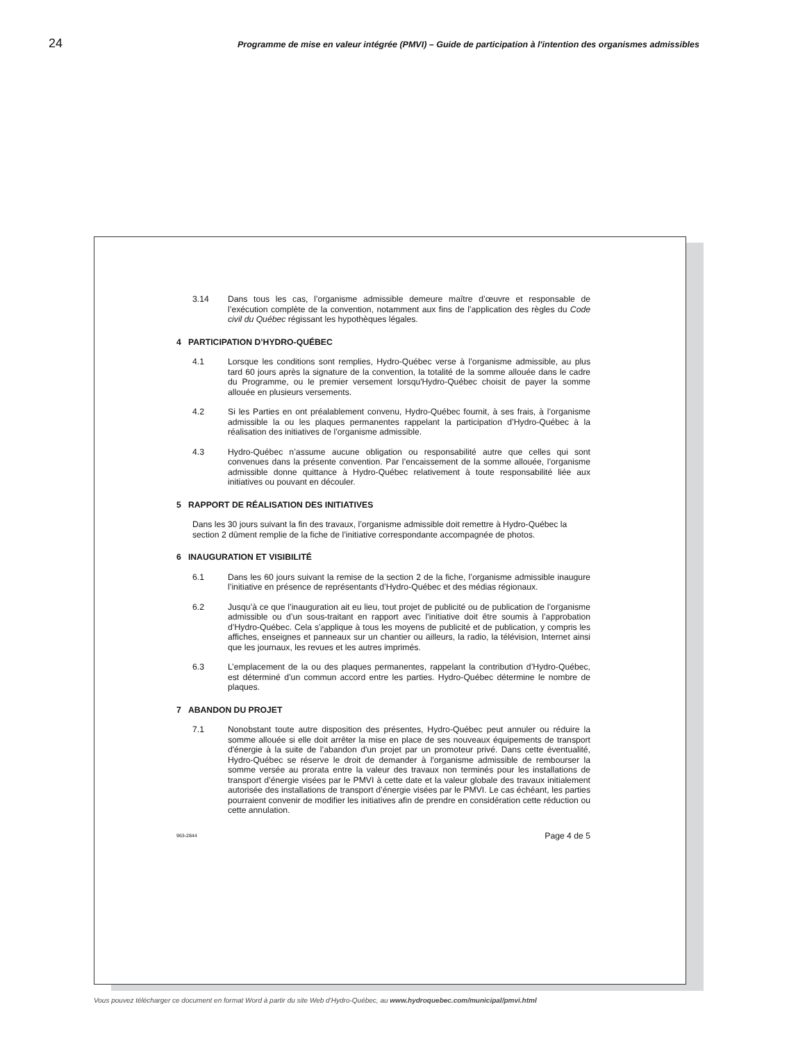24 Programme de mise en valeur intégrée (PMVI) – Guide de participation à l'intention des organismes admissibles
3.14 Dans tous les cas, l’organisme admissible demeure maître d’œuvre et responsable de l’exécution complète de la convention, notamment aux fins de l’application des règles du Code civil du Québec régissant les hypothèques légales.
4 PARTICIPATION D’HYDRO-QUÉBEC
4.1 Lorsque les conditions sont remplies, Hydro-Québec verse à l’organisme admissible, au plus tard 60 jours après la signature de la convention, la totalité de la somme allouée dans le cadre du Programme, ou le premier versement lorsqu'Hydro-Québec choisit de payer la somme allouée en plusieurs versements.
4.2 Si les Parties en ont préalablement convenu, Hydro-Québec fournit, à ses frais, à l’organisme admissible la ou les plaques permanentes rappelant la participation d’Hydro-Québec à la réalisation des initiatives de l’organisme admissible.
4.3 Hydro-Québec n’assume aucune obligation ou responsabilité autre que celles qui sont convenues dans la présente convention. Par l’encaissement de la somme allouée, l’organisme admissible donne quittance à Hydro-Québec relativement à toute responsabilité liée aux initiatives ou pouvant en découler.
5 RAPPORT DE RÉALISATION DES INITIATIVES
Dans les 30 jours suivant la fin des travaux, l’organisme admissible doit remettre à Hydro-Québec la section 2 dûment remplie de la fiche de l’initiative correspondante accompagnée de photos.
6 INAUGURATION ET VISIBILITÉ
6.1 Dans les 60 jours suivant la remise de la section 2 de la fiche, l’organisme admissible inaugure l’initiative en présence de représentants d’Hydro-Québec et des médias régionaux.
6.2 Jusqu’à ce que l’inauguration ait eu lieu, tout projet de publicité ou de publication de l’organisme admissible ou d’un sous-traitant en rapport avec l’initiative doit être soumis à l’approbation d’Hydro-Québec. Cela s’applique à tous les moyens de publicité et de publication, y compris les affiches, enseignes et panneaux sur un chantier ou ailleurs, la radio, la télévision, Internet ainsi que les journaux, les revues et les autres imprimés.
6.3 L’emplacement de la ou des plaques permanentes, rappelant la contribution d’Hydro-Québec, est déterminé d’un commun accord entre les parties. Hydro-Québec détermine le nombre de plaques.
7 ABANDON DU PROJET
7.1 Nonobstant toute autre disposition des présentes, Hydro-Québec peut annuler ou réduire la somme allouée si elle doit arrêter la mise en place de ses nouveaux équipements de transport d'énergie à la suite de l’abandon d'un projet par un promoteur privé. Dans cette éventualité, Hydro-Québec se réserve le droit de demander à l'organisme admissible de rembourser la somme versée au prorata entre la valeur des travaux non terminés pour les installations de transport d’énergie visées par le PMVI à cette date et la valeur globale des travaux initialement autorisée des installations de transport d’énergie visées par le PMVI. Le cas échéant, les parties pourraient convenir de modifier les initiatives afin de prendre en considération cette réduction ou cette annulation.
963-2844 Page 4 de 5
Vous pouvez télécharger ce document en format Word à partir du site Web d’Hydro-Québec, au www.hydroquebec.com/municipal/pmvi.html